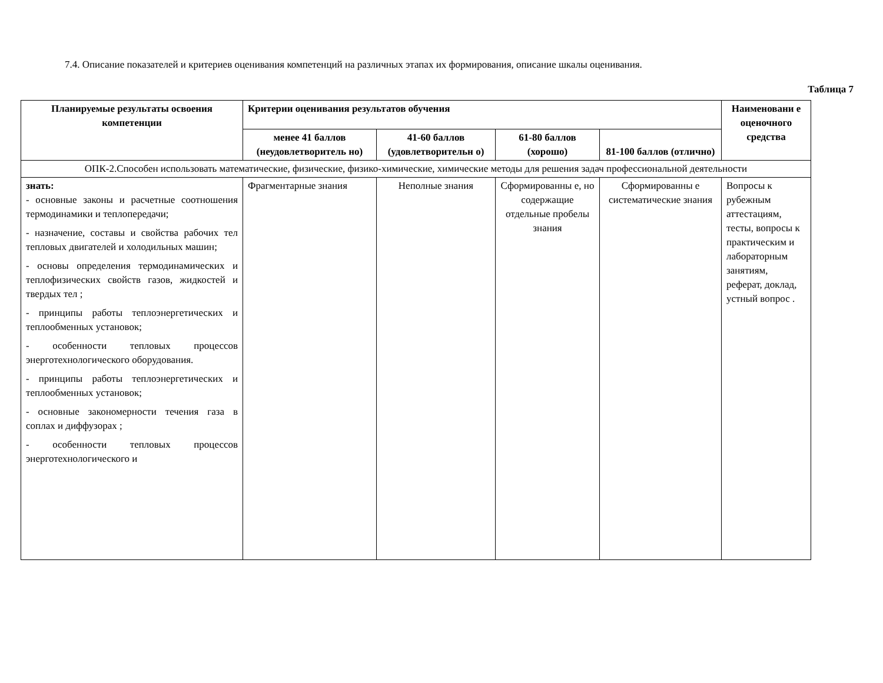7.4. Описание показателей и критериев оценивания компетенций на различных этапах их формирования, описание шкалы оценивания.
Таблица 7
| Планируемые результаты освоения компетенции | Критерии оценивания результатов обучения | | | | Наименовани е оценочного средства |
| --- | --- | --- | --- | --- | --- |
| | менее 41 баллов (неудовлетворитель но) | 41-60 баллов (удовлетворительн о) | 61-80 баллов (хорошо) | 81-100 баллов (отлично) | |
| ОПК-2.Способен использовать математические, физические, физико-химические, химические методы для решения задач профессиональной деятельности | | | | | |
| знать: - основные законы и расчетные соотношения термодинамики и теплопередачи; - назначение, составы и свойства рабочих тел тепловых двигателей и холодильных машин; - основы определения термодинамических и теплофизических свойств газов, жидкостей и твердых тел ; - принципы работы теплоэнергетических и теплообменных установок; - особенности тепловых процессов энерготехнологического оборудования. - принципы работы теплоэнергетических и теплообменных установок; - основные закономерности течения газа в соплах и диффузорах ; - особенности тепловых процессов энерготехнологического и | Фрагментарные знания | Неполные знания | Сформированны е, но содержащие отдельные пробелы знания | Сформированны е систематические знания | Вопросы к рубежным аттестациям, тесты, вопросы к практическим и лабораторным занятиям, реферат, доклад, устный вопрос . |